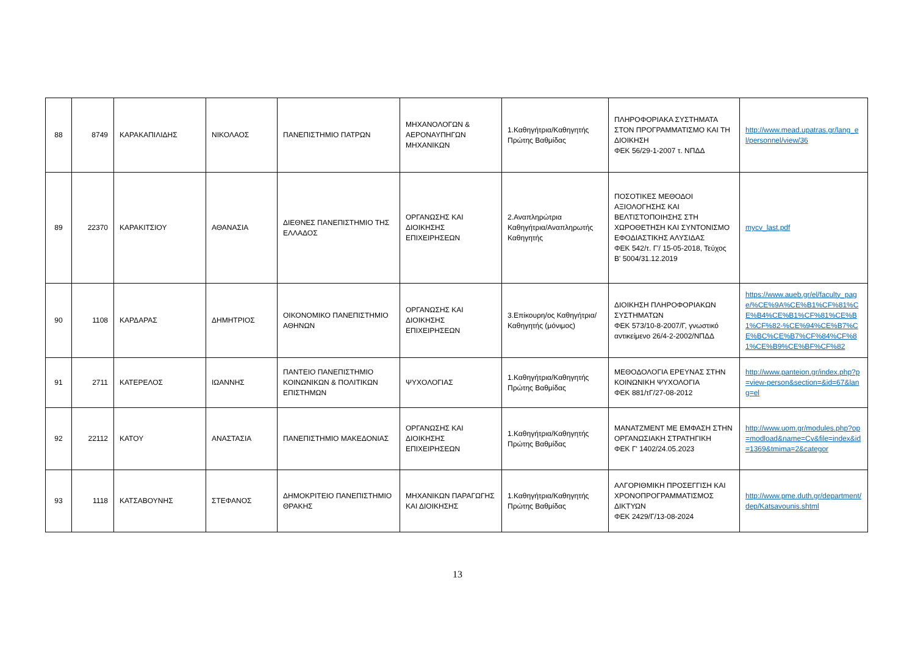| 88 | 8749 | ΚΑΡΑΚΑΠΙΛΙΔΗΣ | ΝΙΚΟΛΑΟΣ | ΠΑΝΕΠΙΣΤΗΜΙΟ ΠΑΤΡΩΝ | ΜΗΧΑΝΟΛΟΓΩΝ & ΑΕΡΟΝΑΥΠΗΓΩΝ ΜΗΧΑΝΙΚΩΝ | 1.Καθηγήτρια/Καθηγητής Πρώτης Βαθμίδας | ΠΛΗΡΟΦΟΡΙΑΚΑ ΣΥΣΤΗΜΑΤΑ ΣΤΟΝ ΠΡΟΓΡΑΜΜΑΤΙΣΜΟ ΚΑΙ ΤΗ ΔΙΟΙΚΗΣΗ ΦΕΚ 56/29-1-2007 τ. ΝΠΔΔ | http://www.mead.upatras.gr/lang_el/personnel/view/36 |
| 89 | 22370 | ΚΑΡΑΚΙΤΣΙΟΥ | ΑΘΑΝΑΣΙΑ | ΔΙΕΘΝΕΣ ΠΑΝΕΠΙΣΤΗΜΙΟ ΤΗΣ ΕΛΛΑΔΟΣ | ΟΡΓΑΝΩΣΗΣ ΚΑΙ ΔΙΟΙΚΗΣΗΣ ΕΠΙΧΕΙΡΗΣΕΩΝ | 2.Αναπληρώτρια Καθηγήτρια/Αναπληρωτής Καθηγητής | ΠΟΣΟΤΙΚΕΣ ΜΕΘΟΔΟΙ ΑΞΙΟΛΟΓΗΣΗΣ ΚΑΙ ΒΕΛΤΙΣΤΟΠΟΙΗΣΗΣ ΣΤΗ ΧΩΡΟΘΕΤΗΣΗ ΚΑΙ ΣΥΝΤΟΝΙΣΜΟ ΕΦΟΔΙΑΣΤΙΚΗΣ ΑΛΥΣΙΔΑΣ ΦΕΚ 542/τ. Γ'/ 15-05-2018, Τεύχος Β' 5004/31.12.2019 | mycv_last.pdf |
| 90 | 1108 | ΚΑΡΔΑΡΑΣ | ΔΗΜΗΤΡΙΟΣ | ΟΙΚΟΝΟΜΙΚΟ ΠΑΝΕΠΙΣΤΗΜΙΟ ΑΘΗΝΩΝ | ΟΡΓΑΝΩΣΗΣ ΚΑΙ ΔΙΟΙΚΗΣΗΣ ΕΠΙΧΕΙΡΗΣΕΩΝ | 3.Επίκουρη/ος Καθηγήτρια/Καθηγητής (μόνιμος) | ΔΙΟΙΚΗΣΗ ΠΛΗΡΟΦΟΡΙΑΚΩΝ ΣΥΣΤΗΜΑΤΩΝ ΦΕΚ 573/10-8-2007/Γ, γνωστικό αντικείμενο 26/4-2-2002/ΝΠΔΔ | https://www.aueb.gr/el/faculty_page/%CE%9A%CE%B1%CF%81%CE%B4%CE%B1%CF%81%CE%B1%CF%82-%CE%94%CE%B7%CE%BC%CE%B7%CF%84%CF%81%CE%B9%CE%BF%CF%82 |
| 91 | 2711 | ΚΑΤΕΡΕΛΟΣ | ΙΩΑΝΝΗΣ | ΠΑΝΤΕΙΟ ΠΑΝΕΠΙΣΤΗΜΙΟ ΚΟΙΝΩΝΙΚΩΝ & ΠΟΛΙΤΙΚΩΝ ΕΠΙΣΤΗΜΩΝ | ΨΥΧΟΛΟΓΙΑΣ | 1.Καθηγήτρια/Καθηγητής Πρώτης Βαθμίδας | ΜΕΘΟΔΟΛΟΓΙΑ ΕΡΕΥΝΑΣ ΣΤΗΝ ΚΟΙΝΩΝΙΚΗ ΨΥΧΟΛΟΓΙΑ ΦΕΚ 881/τΓ/27-08-2012 | http://www.panteion.gr/index.php?p=view-person&section=&id=67&lang=el |
| 92 | 22112 | ΚΑΤΟΥ | ΑΝΑΣΤΑΣΙΑ | ΠΑΝΕΠΙΣΤΗΜΙΟ ΜΑΚΕΔΟΝΙΑΣ | ΟΡΓΑΝΩΣΗΣ ΚΑΙ ΔΙΟΙΚΗΣΗΣ ΕΠΙΧΕΙΡΗΣΕΩΝ | 1.Καθηγήτρια/Καθηγητής Πρώτης Βαθμίδας | ΜΑΝΑΤΖΜΕΝΤ ΜΕ ΕΜΦΑΣΗ ΣΤΗΝ ΟΡΓΑΝΩΣΙΑΚΗ ΣΤΡΑΤΗΓΙΚΗ ΦΕΚ Γ' 1402/24.05.2023 | http://www.uom.gr/modules.php?op=modload&name=Cv&file=index&id=1369&tmima=2&categor |
| 93 | 1118 | ΚΑΤΣΑΒΟΥΝΗΣ | ΣΤΕΦΑΝΟΣ | ΔΗΜΟΚΡΙΤΕΙΟ ΠΑΝΕΠΙΣΤΗΜΙΟ ΘΡΑΚΗΣ | ΜΗΧΑΝΙΚΩΝ ΠΑΡΑΓΩΓΗΣ ΚΑΙ ΔΙΟΙΚΗΣΗΣ | 1.Καθηγήτρια/Καθηγητής Πρώτης Βαθμίδας | ΑΛΓΟΡΙΘΜΙΚΗ ΠΡΟΣΕΓΓΙΣΗ ΚΑΙ ΧΡΟΝΟΠΡΟΓΡΑΜΜΑΤΙΣΜΟΣ ΔΙΚΤΥΩΝ ΦΕΚ 2429/Γ/13-08-2024 | http://www.pme.duth.gr/department/dep/Katsavounis.shtml |
13